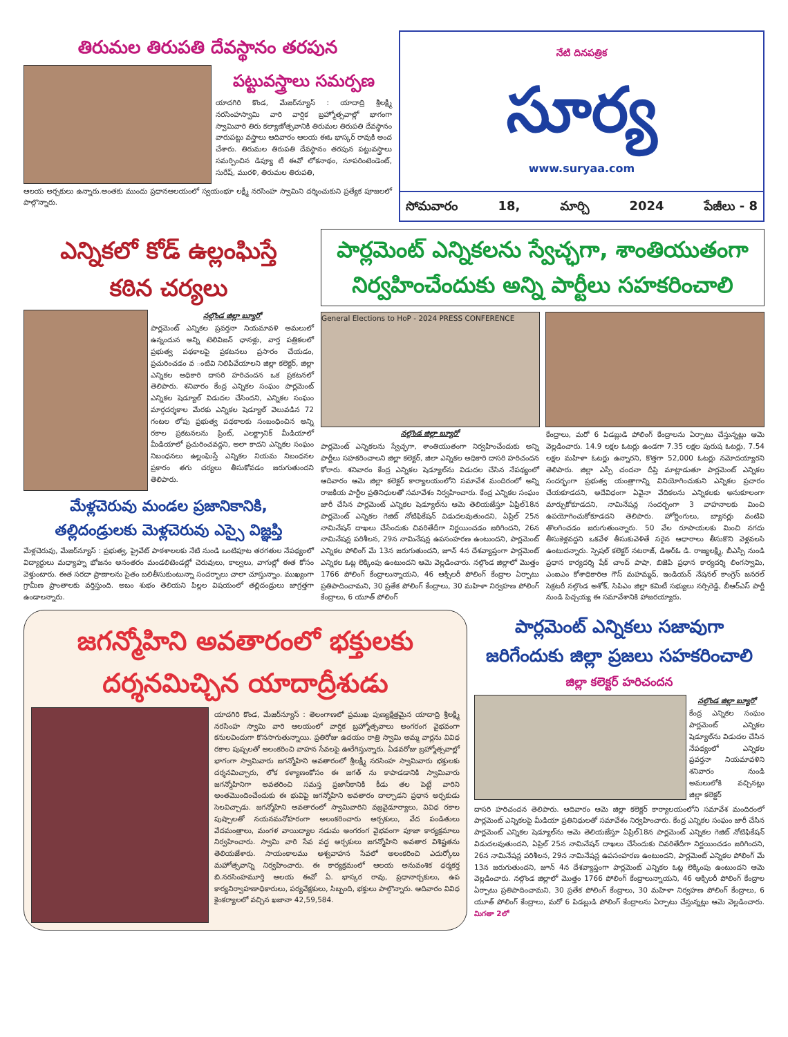తిరుమల తిరుపతి దేవస్థానం తరపున
పట్టువస్త్రాలు సమర్పణ
యాదగిరి కొండ, మేజర్‌న్యూస్ : యాదాద్రి శ్రీలక్ష్మీ నరసింహస్వామి వారి వార్షిక బ్రహ్మోత్సవాల్లో భాగంగా స్వామివారి తిరు కల్యాణోత్సవానికి తిరుమల తిరుపతి దేవస్థానం వారుపట్టు వస్త్రాలు ఆదివారం ఆలయ ఈఓ భాస్కర్ రావుకి అంద చేశారు. తిరుమల తిరుపతి దేవస్థానం తరపున పట్టువస్త్రాలు సమర్పించిన డిప్యూ టీ ఈవో లోకనాథం, సూపరింటెండెంట్, సురేష్, మురళి, తిరుమల తిరుపతి,
ఆలయ అర్చకులు ఉన్నారు.అంతకు ముందు ప్రధానఆలయంలో స్వయంభూ లక్ష్మీ నరసింహ స్వామిని దర్శించుకుని ప్రత్యేక పూజలలో పాల్గొన్నారు.
నేటి దినపత్రిక
సూర్య
www.suryaa.com
సోమవారం 18, మార్చి 2024 పేజీలు - 8
ఎన్నికలో కోడ్ ఉల్లంఘిస్తే
కఠిన చర్యలు
నల్గొండ జిల్లా బ్యూరో
పార్లమెంట్ ఎన్నికల ప్రవర్తనా నియమావళి అమలులో ఉన్నందున అన్ని టెలివిజన్ ఛానళ్లు, వార్త పత్రికలలో ప్రభుత్వ పథకాలపై ప్రకటనలు ప్రసారం చేయడం, ప్రచురించడం వ ంటివి నిలిపివేయాలని జిల్లా కలెక్టర్, జిల్లా ఎన్నికల అధికారి దాసరి హరిచందన ఒక ప్రకటనలో తెలిపారు. శనివారం కేంద్ర ఎన్నికల సంఘం పార్లమెంట్ ఎన్నికల షెడ్యూల్ విడుదల చేసిందని, ఎన్నికల సంఘం మార్గదర్శకాల మేరకు ఎన్నికల షెడ్యూల్ వెలువడిన 72 గంటల లోపు ప్రభుత్వ పథకాలకు సంబంధించిన అన్ని రకాల ప్రకటనలను ప్రింట్, ఎలక్ట్రానిక్ మీడియాలో మీడియాలో ప్రచురించవద్దని, అలా కాదని ఎన్నికల సంఘం నిబంధనలు ఉల్లంఘిస్తే ఎన్నికల నియమ నిబంధనల ప్రకారం తగు చర్యలు తీసుకోవడం జరుగుతుందని తెలిపారు.
మేళ్లచెరువు మండల ప్రజానికానికి,
తల్లిదండ్రులకు మెళ్లచెరువు ఎస్సై విజ్ఞప్తి
మేళ్లచెరువు, మేజర్‌న్యూస్ : ప్రభుత్వ, ప్రైవేట్ పాఠశాలలకు నేటి నుండి ఒంటిపూట తరగతుల నేపథ్యంలో విద్యార్థులు మధ్యాహ్న భోజనం అనంతరం మండలిటెండల్లో చెరువులు, కాల్వలు, వాగుల్లో ఈత కోసం వెళ్తుంటారు. ఈత సరదా ప్రాణాలను సైతం బలితీసుకుంటున్నా సందర్భాలు చాలా చూస్తున్నాం. ముఖ్యంగా గ్రామీణ ప్రాంతాలకు వర్తిస్తుంది. అబం శుభం తెలియని పిల్లల విషయంలో తల్లిదండ్రులు జాగ్రత్తగా ఉండాలన్నారు.
పార్లమెంట్ ఎన్నికలను స్వేచ్ఛగా, శాంతియుతంగా
నిర్వహించేందుకు అన్ని పార్టీలు సహకరించాలి
General Elections to HoP - 2024 PRESS CONFERENCE
నల్గొండ జిల్లా బ్యూరో
పార్లమెంట్ ఎన్నికలను స్వేచ్ఛగా, శాంతియుతంగా నిర్వహించేందుకు అన్ని పార్టీలు సహకరించాలని జిల్లా కలెక్టర్, జిలా ఎన్నికల అధికారి దాసరి హరిచందన కోరారు. శనివారం కేంద్ర ఎన్నికల షెడ్యూల్‌ను విడుదల చేసిన నేపథ్యంలో ఆదివారం ఆమె జిల్లా కలెక్టర్ కార్యాలయంలోని సమావేశ మందిరంలో అన్ని రాజకీయ పార్టీల ప్రతినిధులతో సమావేశం నిర్వహించారు. కేంద్ర ఎన్నికల సంఘం జారీ చేసిన పార్లమెంట్ ఎన్నికల షెడ్యూల్‌ను ఆమె తెలియజేస్తూ ఏప్రిల్18న పార్లమెంట్ ఎన్నికల గెజిట్ నోటిఫికేషన్ విడుదలవుతుందని, ఏప్రిల్ 25న నామినేషన్ దాఖలు చేసేందుకు చివరితేదీగా నిర్ణయించడం జరిగిందని, 26న నామినేషన్ల పరిశీలన, 29న నామినేషన్ల ఉపసంహరణ ఉంటుందని, పార్లమెంట్ ఎన్నికల పోలింగ్ మే 13న జరుగుతుందని, జూన్ 4న దేశవ్యాప్తంగా పార్లమెంట్ ఎన్నికల ఓట్ల లెక్కింపు ఉంటుందని ఆమె వెల్లడించారు. నల్గొండ జిల్లాలో మొత్తం 1766 పోలింగ్ కేంద్రాలున్నాయని, 46 ఆక్సిలరీ పోలింగ్ కేంద్రాల ఏర్పాటు ప్రతిపాదించామని, 30 ప్రతేక పోలింగ్ కేంద్రాలు, 30 మహిళా నిర్వహణ పోలింగ్ కేంద్రాలు, 6 యూత్ పోలింగ్
కేంద్రాలు, మరో 6 పిడబ్లుడి పోలింగ్ కేంద్రాలను ఏర్పాటు చేస్తున్నట్లు ఆమె వెల్లడించారు. 14.9 లక్షల ఓటర్లు ఉండగా 7.35 లక్షల పురుష ఓటర్లు, 7.54 లక్షల మహిళా ఓటర్లు ఉన్నారని, కొత్తగా 52,000 ఓటర్లు నమోదయ్యారని తెలిపారు. జిల్లా ఎస్పీ చందనా దీప్తి మాట్లాడుతూ పార్లమెంట్ ఎన్నికల సందర్భంగా ప్రభుత్వ యంత్రాగాన్ని వినియోగించుకుని ఎన్నికల ప్రచారం చేయకూడదని, అదేవిధంగా ఏవైనా వేదికలను ఎన్నికలకు అనుకూలంగా మార్చుకోకూడదని, నామినేషన్ల సందర్భంగా 3 వాహనాలకు మించి ఉపయోగించుకోకూడదని తెలిపారు. హోర్డింగులు, బ్యానర్లు వంటివి తొలగించడం జరుగుతుంన్నారు. 50 వేల రూపాయలకు మించి నగదు తీసుకెళ్లవద్దని ఒకవేళ తీసుకువెళితే సరైన ఆధారాలు తీసుకొని వెళ్లవలసి ఉంటుదన్నారు. స్పెషల్ కలెక్టర్ నటరాజ్, డిఆర్ఓ డి. రాజ్యలక్ష్మీ, బీఎస్పీ నుండి ప్రధాన కార్యదర్శి షేక్ చాంద్ పాషా, బిజెపి ప్రధాన కార్యదర్శి లింగస్వామి, ఎంఐఎం కోశాధికారిఆ గౌస్ మహమ్మద్, ఇండియన్ నేషనల్ కాంగ్రెస్ జనరల్ సెక్రటరీ నల్గొండ అశోక్, సిపిఎం జిల్లా కమిటీ సభ్యులు నర్సిరెడ్డి, బీఆర్ఎస్ పార్టీ నుండి పిచ్చయ్య ఈ సమావేశానికి హాజరయ్యారు.
జగన్మోహిని అవతారంలో భక్తులకు
దర్శనమిచ్చిన యాదాద్రీశుడు
యాదగిరి కొండ, మేజర్‌న్యూస్ : తెలంగాణలో ప్రముఖ పుణ్యక్షేత్రమైన యాదాద్రి శ్రీలక్ష్మీ నరసింహ స్వామి వారి ఆలయంలో వార్షిక బ్రహ్మోత్సవాలు అంగరంగ వైభవంగా కనులవిందుగా కొనసాగుతున్నాయి. ప్రతిరోజు ఉదయం రాత్రి స్వామి అమ్మ వార్లను వివిధ రకాల పుష్పలతో అలంకరించి వాహన సేవలపై ఊరేగిస్తున్నారు. ఏడవరోజు బ్రహ్మోత్సవాల్లో భాగంగా స్వామివారు జగన్మోహిని అవతారంలో శ్రీలక్ష్మీ నరసింహ స్వామివారు భక్తులకు దర్శనమిచ్చారు, లోక కళ్యాణంకోసం ఈ జగత్ ను కాపాడడానికి స్వామివారు జగన్మోహినిగా అవతరించి సమస్త ప్రజానీకానికి కీడు తల పెట్టే వారిని అంతమొందించేందుకు ఈ భువిపై జగన్మోహిని అవతారం దాల్చాడని ప్రధాన అర్చకుడు సెలవిచ్చాడు. జగన్మోహిని అవతారంలో స్వామివారిని వజ్రవైడూర్యాలు, వివిధ రకాల పుష్పాలతో నయనమనోహరంగా అలంకరించారు అర్చకులు, వేద పండితులు వేదమంత్రాలు, మంగళ వాయిద్యాల నడుమ అంగరంగ వైభవంగా పూజా కార్యక్రమాలు నిర్వహించారు. స్వామి వారి సేవ వద్ద అర్చకులు జగన్మోహిని అవతార విశిష్టతను తెలియజేశారు. సాయంకాలము అశ్వవాహన సేవలో అలంకరించి ఎదుర్కోలు మహోత్సవాన్ని నిర్వహించారు. ఈ కార్యక్రమంలో ఆలయ అనువంశిక ధర్మకర్త బి.నరసింహమూర్తి ఆలయ ఈవో ఏ. భాస్కర రావు, ప్రధానార్చకులు, ఉప కార్యనిర్వాహణాధికారులు, పర్యవేక్షకులు, సిబ్బంది, భక్తులు పాల్గొన్నారు. ఆదివారం వివిధ కైంకర్యాలలో వచ్చిన ఖజానా 42,59,584.
పార్లమెంట్ ఎన్నికలు సజావుగా
జరిగేందుకు జిల్లా ప్రజలు సహకరించాలి
జిల్లా కలెక్టర్ హరిచందన
నల్గొండ జిల్లా బ్యూరో
కేంద్ర ఎన్నికల సంఘం పార్లమెంట్ ఎన్నికల షెడ్యూల్‌ను విడుదల చేసిన నేపథ్యంలో ఎన్నికల ప్రవర్తనా నియమావళిని శనివారం నుండి అమలులోకి వచ్చినట్లు జిల్లా కలెక్టర్
దాసరి హరిచందన తెలిపారు. ఆదివారం ఆమె జిల్లా కలెక్టర్ కార్యాలయంలోని సమావేశ మందిరంలో పార్లమెంట్ ఎన్నికలపై మీడియా ప్రతినిధులతో సమావేశం నిర్వహించారు. కేంద్ర ఎన్నికల సంఘం జారీ చేసిన పార్లమెంట్ ఎన్నికల షెడ్యూల్‌ను ఆమె తెలియజేస్తూ ఏప్రిల్18న పార్లమెంట్ ఎన్నికల గెజిట్ నోటిఫికేషన్ విడుదలవుతుందని, ఏప్రిల్ 25న నామినేషన్ దాఖలు చేసేందుకు చివరితేదీగా నిర్ణయించడం జరిగిందని, 26న నామినేషన్ల పరిశీలన, 29న నామినేషన్ల ఉపసంహరణ ఉంటుందని, పార్లమెంట్ ఎన్నికల పోలింగ్ మే 13న జరుగుతుందని, జూన్ 4న దేశవ్యాప్తంగా పార్లమెంట్ ఎన్నికల ఓట్ల లెక్కింపు ఉంటుందని ఆమె వెల్లడించారు. నల్గొండ జిల్లాలో మొత్తం 1766 పోలింగ్ కేంద్రాలున్నాయని, 46 ఆక్సిలరీ పోలింగ్ కేంద్రాల ఏర్పాటు ప్రతిపాదించామని, 30 ప్రతేక పోలింగ్ కేంద్రాలు, 30 మహిళా నిర్వహణ పోలింగ్ కేంద్రాలు, 6 యూత్ పోలింగ్ కేంద్రాలు, మరో 6 పిడబ్లుడి పోలింగ్ కేంద్రాలను ఏర్పాటు చేస్తున్నట్లు ఆమె వెల్లడించారు. మిగతా 2లో